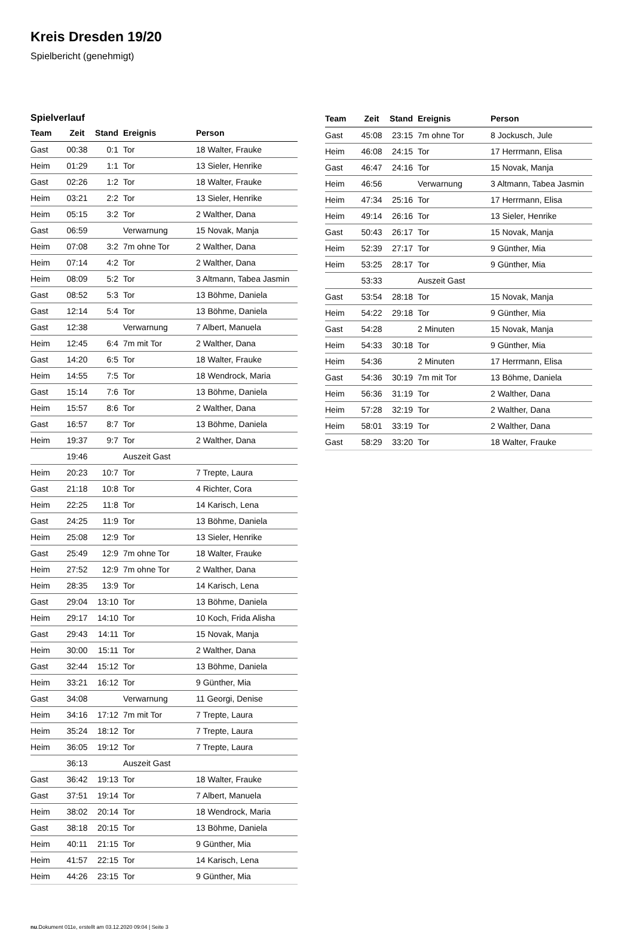Kreis Dresden 19/20
Spielbericht (genehmigt)
Spielverlauf
| Team | Zeit | Stand | Ereignis | Person |
| --- | --- | --- | --- | --- |
| Gast | 00:38 | 0:1 | Tor | 18 Walter, Frauke |
| Heim | 01:29 | 1:1 | Tor | 13 Sieler, Henrike |
| Gast | 02:26 | 1:2 | Tor | 18 Walter, Frauke |
| Heim | 03:21 | 2:2 | Tor | 13 Sieler, Henrike |
| Heim | 05:15 | 3:2 | Tor | 2 Walther, Dana |
| Gast | 06:59 | | Verwarnung | 15 Novak, Manja |
| Heim | 07:08 | 3:2 | 7m ohne Tor | 2 Walther, Dana |
| Heim | 07:14 | 4:2 | Tor | 2 Walther, Dana |
| Heim | 08:09 | 5:2 | Tor | 3 Altmann, Tabea Jasmin |
| Gast | 08:52 | 5:3 | Tor | 13 Böhme, Daniela |
| Gast | 12:14 | 5:4 | Tor | 13 Böhme, Daniela |
| Gast | 12:38 | | Verwarnung | 7 Albert, Manuela |
| Heim | 12:45 | 6:4 | 7m mit Tor | 2 Walther, Dana |
| Gast | 14:20 | 6:5 | Tor | 18 Walter, Frauke |
| Heim | 14:55 | 7:5 | Tor | 18 Wendrock, Maria |
| Gast | 15:14 | 7:6 | Tor | 13 Böhme, Daniela |
| Heim | 15:57 | 8:6 | Tor | 2 Walther, Dana |
| Gast | 16:57 | 8:7 | Tor | 13 Böhme, Daniela |
| Heim | 19:37 | 9:7 | Tor | 2 Walther, Dana |
| | 19:46 | | Auszeit Gast | |
| Heim | 20:23 | 10:7 | Tor | 7 Trepte, Laura |
| Gast | 21:18 | 10:8 | Tor | 4 Richter, Cora |
| Heim | 22:25 | 11:8 | Tor | 14 Karisch, Lena |
| Gast | 24:25 | 11:9 | Tor | 13 Böhme, Daniela |
| Heim | 25:08 | 12:9 | Tor | 13 Sieler, Henrike |
| Gast | 25:49 | 12:9 | 7m ohne Tor | 18 Walter, Frauke |
| Heim | 27:52 | 12:9 | 7m ohne Tor | 2 Walther, Dana |
| Heim | 28:35 | 13:9 | Tor | 14 Karisch, Lena |
| Gast | 29:04 | 13:10 | Tor | 13 Böhme, Daniela |
| Heim | 29:17 | 14:10 | Tor | 10 Koch, Frida Alisha |
| Gast | 29:43 | 14:11 | Tor | 15 Novak, Manja |
| Heim | 30:00 | 15:11 | Tor | 2 Walther, Dana |
| Gast | 32:44 | 15:12 | Tor | 13 Böhme, Daniela |
| Heim | 33:21 | 16:12 | Tor | 9 Günther, Mia |
| Gast | 34:08 | | Verwarnung | 11 Georgi, Denise |
| Heim | 34:16 | 17:12 | 7m mit Tor | 7 Trepte, Laura |
| Heim | 35:24 | 18:12 | Tor | 7 Trepte, Laura |
| Heim | 36:05 | 19:12 | Tor | 7 Trepte, Laura |
| | 36:13 | | Auszeit Gast | |
| Gast | 36:42 | 19:13 | Tor | 18 Walter, Frauke |
| Gast | 37:51 | 19:14 | Tor | 7 Albert, Manuela |
| Heim | 38:02 | 20:14 | Tor | 18 Wendrock, Maria |
| Gast | 38:18 | 20:15 | Tor | 13 Böhme, Daniela |
| Heim | 40:11 | 21:15 | Tor | 9 Günther, Mia |
| Heim | 41:57 | 22:15 | Tor | 14 Karisch, Lena |
| Heim | 44:26 | 23:15 | Tor | 9 Günther, Mia |
| Team | Zeit | Stand | Ereignis | Person |
| --- | --- | --- | --- | --- |
| Gast | 45:08 | 23:15 | 7m ohne Tor | 8 Jockusch, Jule |
| Heim | 46:08 | 24:15 | Tor | 17 Herrmann, Elisa |
| Gast | 46:47 | 24:16 | Tor | 15 Novak, Manja |
| Heim | 46:56 | | Verwarnung | 3 Altmann, Tabea Jasmin |
| Heim | 47:34 | 25:16 | Tor | 17 Herrmann, Elisa |
| Heim | 49:14 | 26:16 | Tor | 13 Sieler, Henrike |
| Gast | 50:43 | 26:17 | Tor | 15 Novak, Manja |
| Heim | 52:39 | 27:17 | Tor | 9 Günther, Mia |
| Heim | 53:25 | 28:17 | Tor | 9 Günther, Mia |
| | 53:33 | | Auszeit Gast | |
| Gast | 53:54 | 28:18 | Tor | 15 Novak, Manja |
| Heim | 54:22 | 29:18 | Tor | 9 Günther, Mia |
| Gast | 54:28 | | 2 Minuten | 15 Novak, Manja |
| Heim | 54:33 | 30:18 | Tor | 9 Günther, Mia |
| Heim | 54:36 | | 2 Minuten | 17 Herrmann, Elisa |
| Gast | 54:36 | 30:19 | 7m mit Tor | 13 Böhme, Daniela |
| Heim | 56:36 | 31:19 | Tor | 2 Walther, Dana |
| Heim | 57:28 | 32:19 | Tor | 2 Walther, Dana |
| Heim | 58:01 | 33:19 | Tor | 2 Walther, Dana |
| Gast | 58:29 | 33:20 | Tor | 18 Walter, Frauke |
nu.Dokument 011e, erstellt am 03.12.2020 09:04 | Seite 3